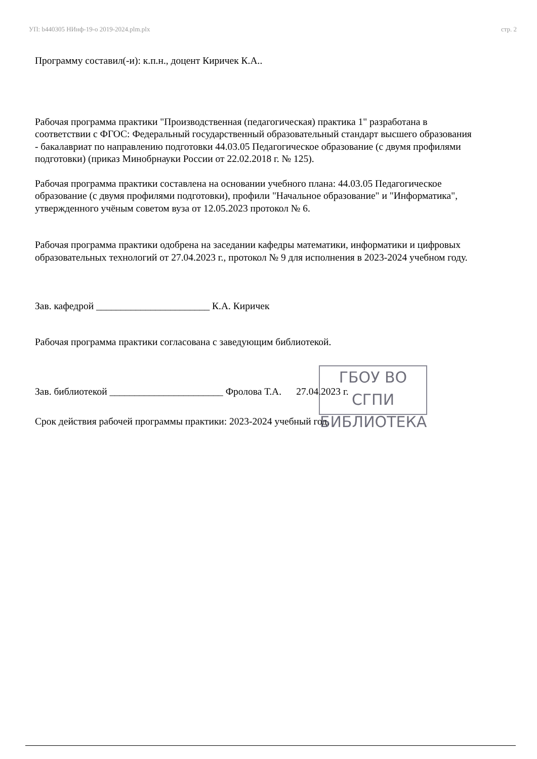УП: b440305 НИнф-19-о 2019-2024.plm.plx стр. 2
Программу составил(-и): к.п.н., доцент Киричек К.А..
Рабочая программа практики "Производственная (педагогическая) практика 1" разработана в соответствии с ФГОС: Федеральный государственный образовательный стандарт высшего образования - бакалавриат по направлению подготовки 44.03.05 Педагогическое образование (с двумя профилями подготовки) (приказ Минобрнауки России от 22.02.2018 г. № 125).
Рабочая программа практики составлена на основании учебного плана: 44.03.05 Педагогическое образование (с двумя профилями подготовки), профили "Начальное образование" и "Информатика", утвержденного учёным советом вуза от 12.05.2023 протокол № 6.
Рабочая программа практики одобрена на заседании кафедры математики, информатики и цифровых образовательных технологий от 27.04.2023 г., протокол № 9 для исполнения в 2023-2024 учебном году.
Зав. кафедрой _______________________ К.А. Киричек
Рабочая программа практики согласована с заведующим библиотекой.
Зав. библиотекой _______________________ Фролова Т.А. 27.04.2023 г.
Срок действия рабочей программы практики: 2023-2024 учебный год.
ГБОУ ВО СГПИ
БИБЛИОТЕКА